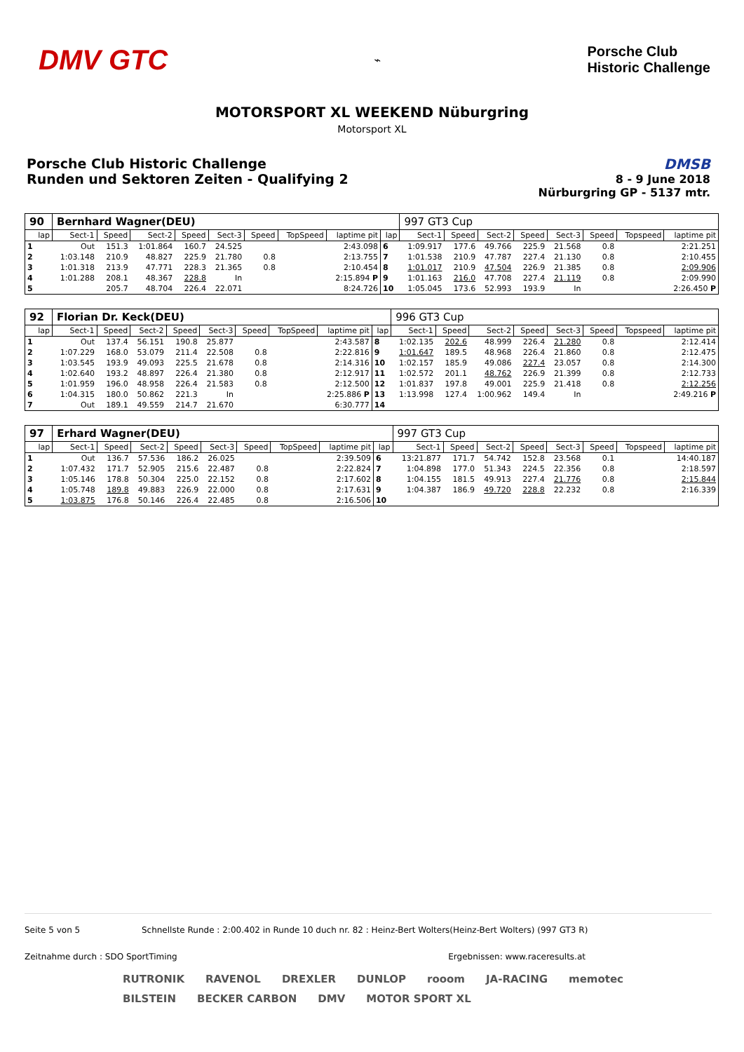DMV GTC
⌁
Porsche Club
Historic Challenge
MOTORSPORT XL WEEKEND Nüburgring
Motorsport XL
Porsche Club Historic Challenge
Runden und Sektoren Zeiten - Qualifying 2
DMSB
8 - 9 June 2018
Nürburgring GP - 5137 mtr.
| 90 | Bernhard Wagner(DEU) | | | | | | | | | 997 GT3 Cup | | | | | | | |
| lap | Sect-1 | Speed | Sect-2 | Speed | Sect-3 | Speed | TopSpeed | laptime pit | lap | Sect-1 | Speed | Sect-2 | Speed | Sect-3 | Speed | Topspeed | laptime pit |
| 1 | Out | 151.3 | 1:01.864 | 160.7 | 24.525 | | | 2:43.098 | 6 | 1:09.917 | 177.6 | 49.766 | 225.9 | 21.568 | 0.8 | | 2:21.251 |
| 2 | 1:03.148 | 210.9 | 48.827 | 225.9 | 21.780 | 0.8 | | 2:13.755 | 7 | 1:01.538 | 210.9 | 47.787 | 227.4 | 21.130 | 0.8 | | 2:10.455 |
| 3 | 1:01.318 | 213.9 | 47.771 | 228.3 | 21.365 | 0.8 | | 2:10.454 | 8 | 1:01.017 | 210.9 | 47.504 | 226.9 | 21.385 | 0.8 | | 2:09.906 |
| 4 | 1:01.288 | 208.1 | 48.367 | 228.8 | In | | | 2:15.894 P | 9 | 1:01.163 | 216.0 | 47.708 | 227.4 | 21.119 | 0.8 | | 2:09.990 |
| 5 | | 205.7 | 48.704 | 226.4 | 22.071 | | | 8:24.726 | 10 | 1:05.045 | 173.6 | 52.993 | 193.9 | In | | | 2:26.450 P |
| 92 | Florian Dr. Keck(DEU) | | | | | | | | | 996 GT3 Cup | | | | | | | |
| lap | Sect-1 | Speed | Sect-2 | Speed | Sect-3 | Speed | TopSpeed | laptime pit | lap | Sect-1 | Speed | Sect-2 | Speed | Sect-3 | Speed | Topspeed | laptime pit |
| 1 | Out | 137.4 | 56.151 | 190.8 | 25.877 | | | 2:43.587 | 8 | 1:02.135 | 202.6 | 48.999 | 226.4 | 21.280 | 0.8 | | 2:12.414 |
| 2 | 1:07.229 | 168.0 | 53.079 | 211.4 | 22.508 | 0.8 | | 2:22.816 | 9 | 1:01.647 | 189.5 | 48.968 | 226.4 | 21.860 | 0.8 | | 2:12.475 |
| 3 | 1:03.545 | 193.9 | 49.093 | 225.5 | 21.678 | 0.8 | | 2:14.316 | 10 | 1:02.157 | 185.9 | 49.086 | 227.4 | 23.057 | 0.8 | | 2:14.300 |
| 4 | 1:02.640 | 193.2 | 48.897 | 226.4 | 21.380 | 0.8 | | 2:12.917 | 11 | 1:02.572 | 201.1 | 48.762 | 226.9 | 21.399 | 0.8 | | 2:12.733 |
| 5 | 1:01.959 | 196.0 | 48.958 | 226.4 | 21.583 | 0.8 | | 2:12.500 | 12 | 1:01.837 | 197.8 | 49.001 | 225.9 | 21.418 | 0.8 | | 2:12.256 |
| 6 | 1:04.315 | 180.0 | 50.862 | 221.3 | In | | | 2:25.886 P | 13 | 1:13.998 | 127.4 | 1:00.962 | 149.4 | In | | | 2:49.216 P |
| 7 | Out | 189.1 | 49.559 | 214.7 | 21.670 | | | 6:30.777 | 14 | | | | | | | | |
| 97 | Erhard Wagner(DEU) | | | | | | | | | 997 GT3 Cup | | | | | | | |
| lap | Sect-1 | Speed | Sect-2 | Speed | Sect-3 | Speed | TopSpeed | laptime pit | lap | Sect-1 | Speed | Sect-2 | Speed | Sect-3 | Speed | Topspeed | laptime pit |
| 1 | Out | 136.7 | 57.536 | 186.2 | 26.025 | | | 2:39.509 | 6 | 13:21.877 | 171.7 | 54.742 | 152.8 | 23.568 | 0.1 | | 14:40.187 |
| 2 | 1:07.432 | 171.7 | 52.905 | 215.6 | 22.487 | 0.8 | | 2:22.824 | 7 | 1:04.898 | 177.0 | 51.343 | 224.5 | 22.356 | 0.8 | | 2:18.597 |
| 3 | 1:05.146 | 178.8 | 50.304 | 225.0 | 22.152 | 0.8 | | 2:17.602 | 8 | 1:04.155 | 181.5 | 49.913 | 227.4 | 21.776 | 0.8 | | 2:15.844 |
| 4 | 1:05.748 | 189.8 | 49.883 | 226.9 | 22.000 | 0.8 | | 2:17.631 | 9 | 1:04.387 | 186.9 | 49.720 | 228.8 | 22.232 | 0.8 | | 2:16.339 |
| 5 | 1:03.875 | 176.8 | 50.146 | 226.4 | 22.485 | 0.8 | | 2:16.506 | 10 | | | | | | | | |
Seite 5 von 5 Schnellste Runde : 2:00.402 in Runde 10 duch nr. 82 : Heinz-Bert Wolters(Heinz-Bert Wolters) (997 GT3 R)
Zeitnahme durch : SDO SportTiming Ergebnissen: www.raceresults.at
RUTRONIK RAVENOL DREXLER DUNLOP rooom JA-RACING memotec BILSTEIN BECKER CARBON DMV MOTOR SPORT XL